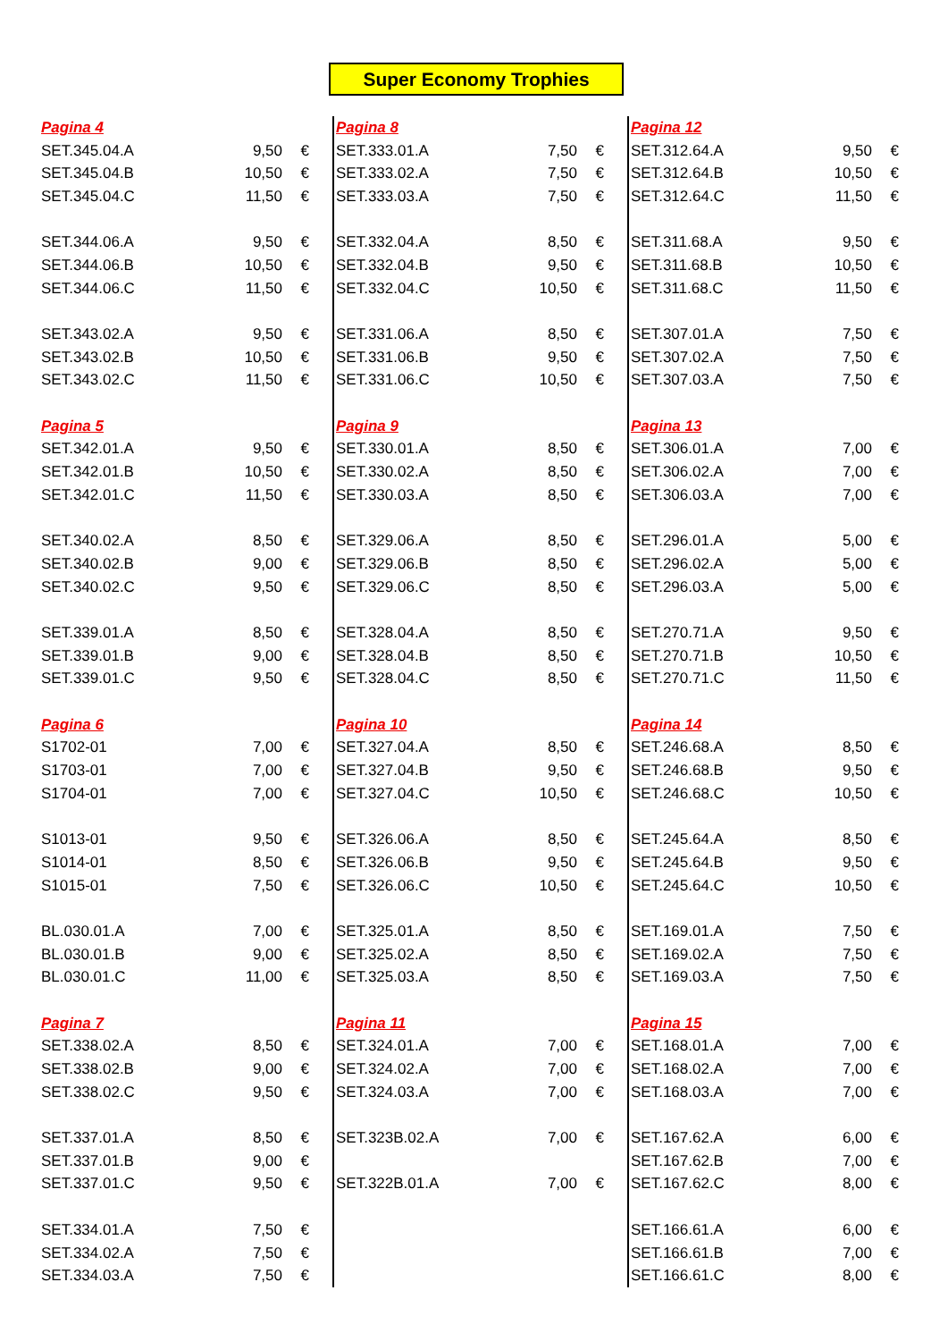Super Economy Trophies
| Pagina 4 | | |
| SET.345.04.A | 9,50 | € |
| SET.345.04.B | 10,50 | € |
| SET.345.04.C | 11,50 | € |
| SET.344.06.A | 9,50 | € |
| SET.344.06.B | 10,50 | € |
| SET.344.06.C | 11,50 | € |
| SET.343.02.A | 9,50 | € |
| SET.343.02.B | 10,50 | € |
| SET.343.02.C | 11,50 | € |
| Pagina 5 | | |
| SET.342.01.A | 9,50 | € |
| SET.342.01.B | 10,50 | € |
| SET.342.01.C | 11,50 | € |
| SET.340.02.A | 8,50 | € |
| SET.340.02.B | 9,00 | € |
| SET.340.02.C | 9,50 | € |
| SET.339.01.A | 8,50 | € |
| SET.339.01.B | 9,00 | € |
| SET.339.01.C | 9,50 | € |
| Pagina 6 | | |
| S1702-01 | 7,00 | € |
| S1703-01 | 7,00 | € |
| S1704-01 | 7,00 | € |
| S1013-01 | 9,50 | € |
| S1014-01 | 8,50 | € |
| S1015-01 | 7,50 | € |
| BL.030.01.A | 7,00 | € |
| BL.030.01.B | 9,00 | € |
| BL.030.01.C | 11,00 | € |
| Pagina 7 | | |
| SET.338.02.A | 8,50 | € |
| SET.338.02.B | 9,00 | € |
| SET.338.02.C | 9,50 | € |
| SET.337.01.A | 8,50 | € |
| SET.337.01.B | 9,00 | € |
| SET.337.01.C | 9,50 | € |
| SET.334.01.A | 7,50 | € |
| SET.334.02.A | 7,50 | € |
| SET.334.03.A | 7,50 | € |
| Pagina 8 | | |
| SET.333.01.A | 7,50 | € |
| SET.333.02.A | 7,50 | € |
| SET.333.03.A | 7,50 | € |
| SET.332.04.A | 8,50 | € |
| SET.332.04.B | 9,50 | € |
| SET.332.04.C | 10,50 | € |
| SET.331.06.A | 8,50 | € |
| SET.331.06.B | 9,50 | € |
| SET.331.06.C | 10,50 | € |
| Pagina 9 | | |
| SET.330.01.A | 8,50 | € |
| SET.330.02.A | 8,50 | € |
| SET.330.03.A | 8,50 | € |
| SET.329.06.A | 8,50 | € |
| SET.329.06.B | 8,50 | € |
| SET.329.06.C | 8,50 | € |
| SET.328.04.A | 8,50 | € |
| SET.328.04.B | 8,50 | € |
| SET.328.04.C | 8,50 | € |
| Pagina 10 | | |
| SET.327.04.A | 8,50 | € |
| SET.327.04.B | 9,50 | € |
| SET.327.04.C | 10,50 | € |
| SET.326.06.A | 8,50 | € |
| SET.326.06.B | 9,50 | € |
| SET.326.06.C | 10,50 | € |
| SET.325.01.A | 8,50 | € |
| SET.325.02.A | 8,50 | € |
| SET.325.03.A | 8,50 | € |
| Pagina 11 | | |
| SET.324.01.A | 7,00 | € |
| SET.324.02.A | 7,00 | € |
| SET.324.03.A | 7,00 | € |
| SET.323B.02.A | 7,00 | € |
| SET.322B.01.A | 7,00 | € |
| Pagina 12 | | |
| SET.312.64.A | 9,50 | € |
| SET.312.64.B | 10,50 | € |
| SET.312.64.C | 11,50 | € |
| SET.311.68.A | 9,50 | € |
| SET.311.68.B | 10,50 | € |
| SET.311.68.C | 11,50 | € |
| SET.307.01.A | 7,50 | € |
| SET.307.02.A | 7,50 | € |
| SET.307.03.A | 7,50 | € |
| Pagina 13 | | |
| SET.306.01.A | 7,00 | € |
| SET.306.02.A | 7,00 | € |
| SET.306.03.A | 7,00 | € |
| SET.296.01.A | 5,00 | € |
| SET.296.02.A | 5,00 | € |
| SET.296.03.A | 5,00 | € |
| SET.270.71.A | 9,50 | € |
| SET.270.71.B | 10,50 | € |
| SET.270.71.C | 11,50 | € |
| Pagina 14 | | |
| SET.246.68.A | 8,50 | € |
| SET.246.68.B | 9,50 | € |
| SET.246.68.C | 10,50 | € |
| SET.245.64.A | 8,50 | € |
| SET.245.64.B | 9,50 | € |
| SET.245.64.C | 10,50 | € |
| SET.169.01.A | 7,50 | € |
| SET.169.02.A | 7,50 | € |
| SET.169.03.A | 7,50 | € |
| Pagina 15 | | |
| SET.168.01.A | 7,00 | € |
| SET.168.02.A | 7,00 | € |
| SET.168.03.A | 7,00 | € |
| SET.167.62.A | 6,00 | € |
| SET.167.62.B | 7,00 | € |
| SET.167.62.C | 8,00 | € |
| SET.166.61.A | 6,00 | € |
| SET.166.61.B | 7,00 | € |
| SET.166.61.C | 8,00 | € |